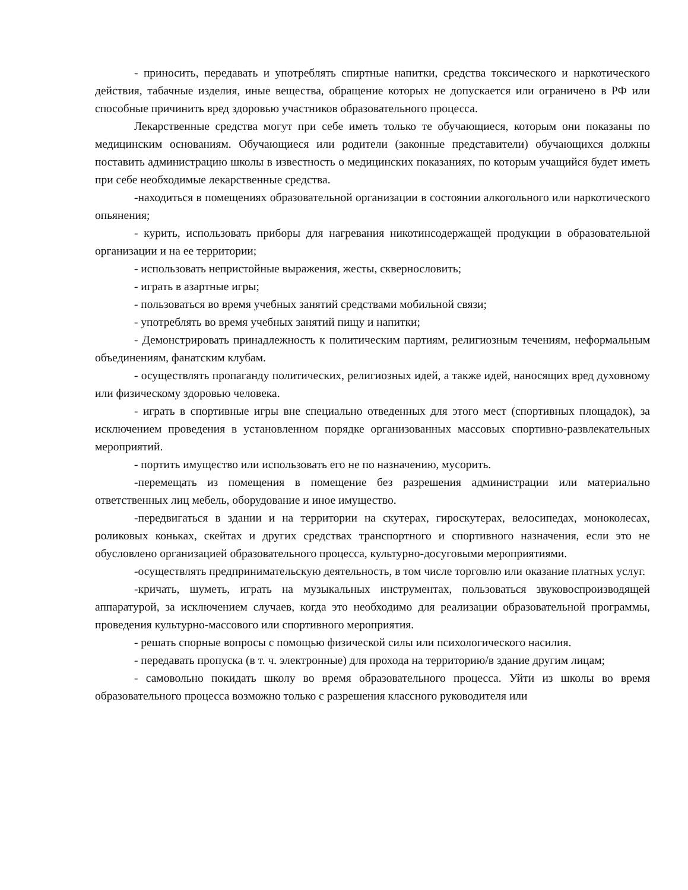- приносить, передавать и употреблять спиртные напитки, средства токсического и наркотического действия, табачные изделия, иные вещества, обращение которых не допускается или ограничено в РФ или способные причинить вред здоровью участников образовательного процесса.
Лекарственные средства могут при себе иметь только те обучающиеся, которым они показаны по медицинским основаниям. Обучающиеся или родители (законные представители) обучающихся должны поставить администрацию школы в известность о медицинских показаниях, по которым учащийся будет иметь при себе необходимые лекарственные средства.
-находиться в помещениях образовательной организации в состоянии алкогольного или наркотического опьянения;
- курить, использовать приборы для нагревания никотинсодержащей продукции в образовательной организации и на ее территории;
- использовать непристойные выражения, жесты, сквернословить;
- играть в азартные игры;
- пользоваться во время учебных занятий средствами мобильной связи;
- употреблять во время учебных занятий пищу и напитки;
- Демонстрировать принадлежность к политическим партиям, религиозным течениям, неформальным объединениям, фанатским клубам.
- осуществлять пропаганду политических, религиозных идей, а также идей, наносящих вред духовному или физическому здоровью человека.
- играть в спортивные игры вне специально отведенных для этого мест (спортивных площадок), за исключением проведения в установленном порядке организованных массовых спортивно-развлекательных мероприятий.
- портить имущество или использовать его не по назначению, мусорить.
-перемещать из помещения в помещение без разрешения администрации или материально ответственных лиц мебель, оборудование и иное имущество.
-передвигаться в здании и на территории на скутерах, гироскутерах, велосипедах, моноколесах, роликовых коньках, скейтах и других средствах транспортного и спортивного назначения, если это не обусловлено организацией образовательного процесса, культурно-досуговыми мероприятиями.
-осуществлять предпринимательскую деятельность, в том числе торговлю или оказание платных услуг.
-кричать, шуметь, играть на музыкальных инструментах, пользоваться звуковоспроизводящей аппаратурой, за исключением случаев, когда это необходимо для реализации образовательной программы, проведения культурно-массового или спортивного мероприятия.
- решать спорные вопросы с помощью физической силы или психологического насилия.
- передавать пропуска (в т. ч. электронные) для прохода на территорию/в здание другим лицам;
- самовольно покидать школу во время образовательного процесса. Уйти из школы во время образовательного процесса возможно только с разрешения классного руководителя или